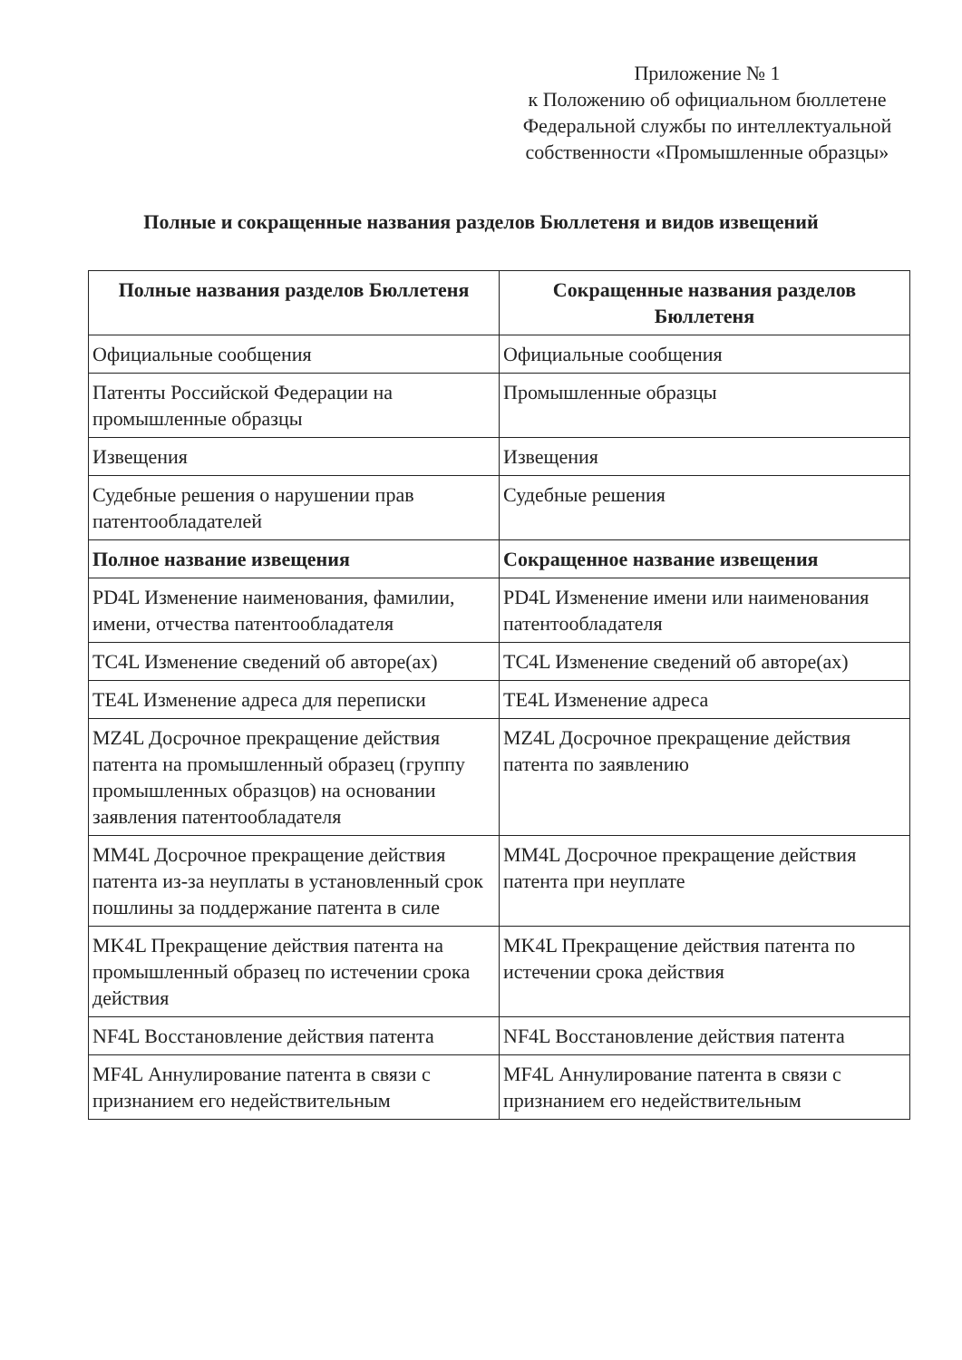Приложение № 1
к Положению об официальном бюллетене Федеральной службы по интеллектуальной собственности «Промышленные образцы»
Полные и сокращенные названия разделов Бюллетеня и видов извещений
| Полные названия разделов Бюллетеня | Сокращенные названия разделов Бюллетеня |
| --- | --- |
| Официальные сообщения | Официальные сообщения |
| Патенты Российской Федерации на промышленные образцы | Промышленные образцы |
| Извещения | Извещения |
| Судебные решения о нарушении прав патентообладателей | Судебные решения |
| Полное название извещения | Сокращенное название извещения |
| PD4L Изменение наименования, фамилии, имени, отчества патентообладателя | PD4L Изменение имени или наименования патентообладателя |
| TC4L Изменение сведений об авторе(ах) | TC4L Изменение сведений об авторе(ах) |
| TE4L Изменение адреса для переписки | TE4L Изменение адреса |
| MZ4L Досрочное прекращение действия патента на промышленный образец (группу промышленных образцов) на основании заявления патентообладателя | MZ4L Досрочное прекращение действия патента по заявлению |
| MM4L Досрочное прекращение действия патента из-за неуплаты в установленный срок пошлины за поддержание патента в силе | MM4L Досрочное прекращение действия патента при неуплате |
| MK4L Прекращение действия патента на промышленный образец по истечении срока действия | MK4L Прекращение действия патента по истечении срока действия |
| NF4L Восстановление действия патента | NF4L Восстановление действия патента |
| MF4L Аннулирование патента в связи с признанием его недействительным | MF4L Аннулирование патента в связи с признанием его недействительным |